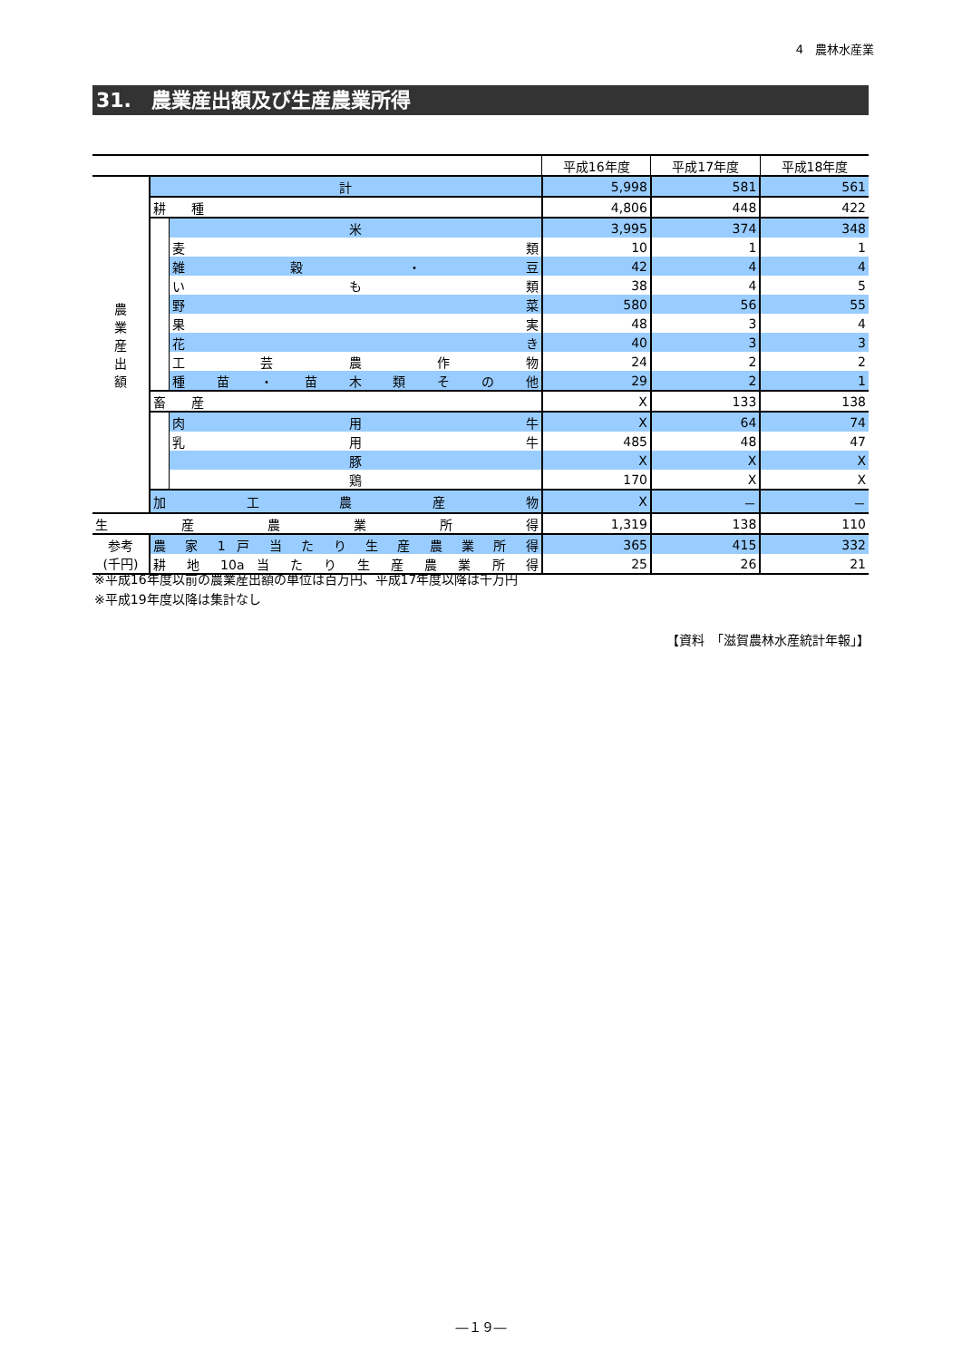4　農林水産業
31.　農業産出額及び生産農業所得
| | | | 平成16年度 | 平成17年度 | 平成18年度 |
| --- | --- | --- | --- | --- | --- |
| 農 業 産 出 額 | 計 | | 5,998 | 581 | 561 |
| | 耕 種 | | 4,806 | 448 | 422 |
| | | 米 | 3,995 | 374 | 348 |
| | | 麦 類 | 10 | 1 | 1 |
| | | 雑 穀 ・ 豆 | 42 | 4 | 4 |
| | | い も 類 | 38 | 4 | 5 |
| | | 野 菜 | 580 | 56 | 55 |
| | | 果 実 | 48 | 3 | 4 |
| | | 花 き | 40 | 3 | 3 |
| | | 工 芸 農 作 物 | 24 | 2 | 2 |
| | | 種 苗 ・ 苗 木 類 そ の 他 | 29 | 2 | 1 |
| | 畜 産 | | X | 133 | 138 |
| | | 肉 用 牛 | X | 64 | 74 |
| | | 乳 用 牛 | 485 | 48 | 47 |
| | | 豚 | X | X | X |
| | | 鶏 | 170 | X | X |
| | 加 工 農 産 物 | | X | － | － |
| 生 産 農 業 所 得 | | | 1,319 | 138 | 110 |
| 参考 (千円) | 農 家 1 戸 当 た り 生 産 農 業 所 得 | | 365 | 415 | 332 |
| | 耕 地 10a 当 た り 生 産 農 業 所 得 | | 25 | 26 | 21 |
※平成16年度以前の農業産出額の単位は百万円、平成17年度以降は千万円
※平成19年度以降は集計なし
【資料　「滋賀農林水産統計年報」】
―１９―